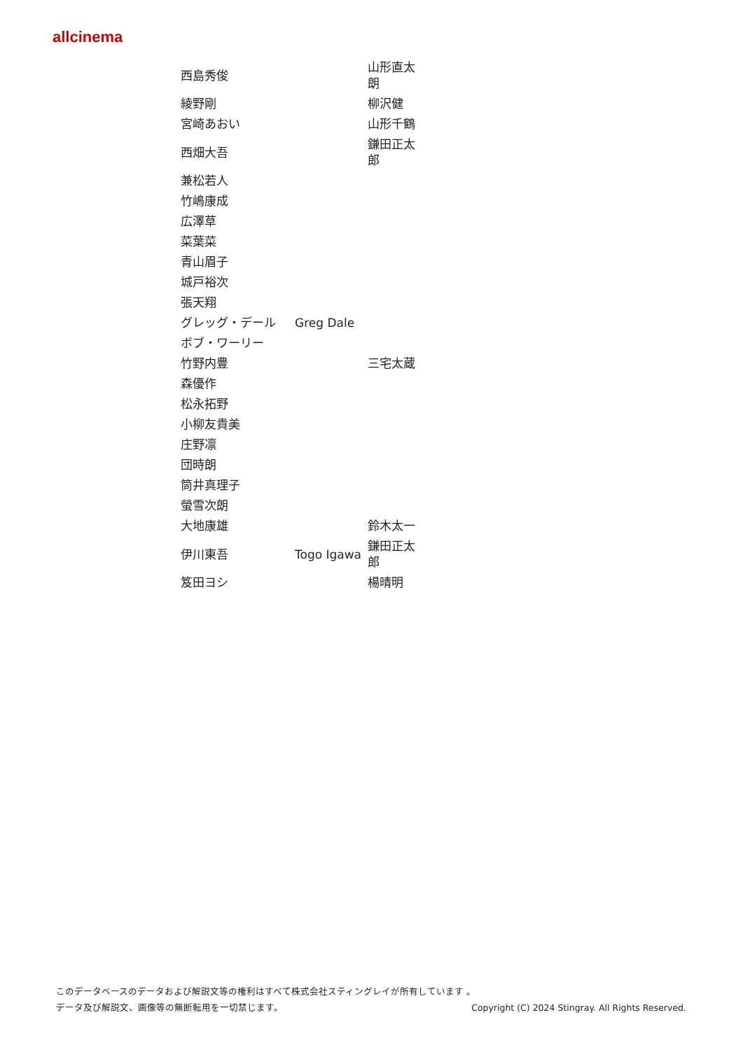allcinema
| 西島秀俊 | | 山形直太朗 |
| 綾野剛 | | 柳沢健 |
| 宮崎あおい | | 山形千鶴 |
| 西畑大吾 | | 鎌田正太郎 |
| 兼松若人 | | |
| 竹嶋康成 | | |
| 広澤草 | | |
| 菜葉菜 | | |
| 青山眉子 | | |
| 城戸裕次 | | |
| 張天翔 | | |
| グレッグ・デール | Greg Dale | |
| ボブ・ワーリー | | |
| 竹野内豊 | | 三宅太蔵 |
| 森優作 | | |
| 松永拓野 | | |
| 小柳友貴美 | | |
| 庄野凛 | | |
| 団時朗 | | |
| 筒井真理子 | | |
| 螢雪次朗 | | |
| 大地康雄 | | 鈴木太一 |
| 伊川東吾 | Togo Igawa | 鎌田正太郎 |
| 笈田ヨシ | | 楊晴明 |
このデータベースのデータおよび解説文等の権利はすべて株式会社スティングレイが所有しています 。
データ及び解説文、画像等の無断転用を一切禁じます。 Copyright (C) 2024 Stingray. All Rights Reserved.